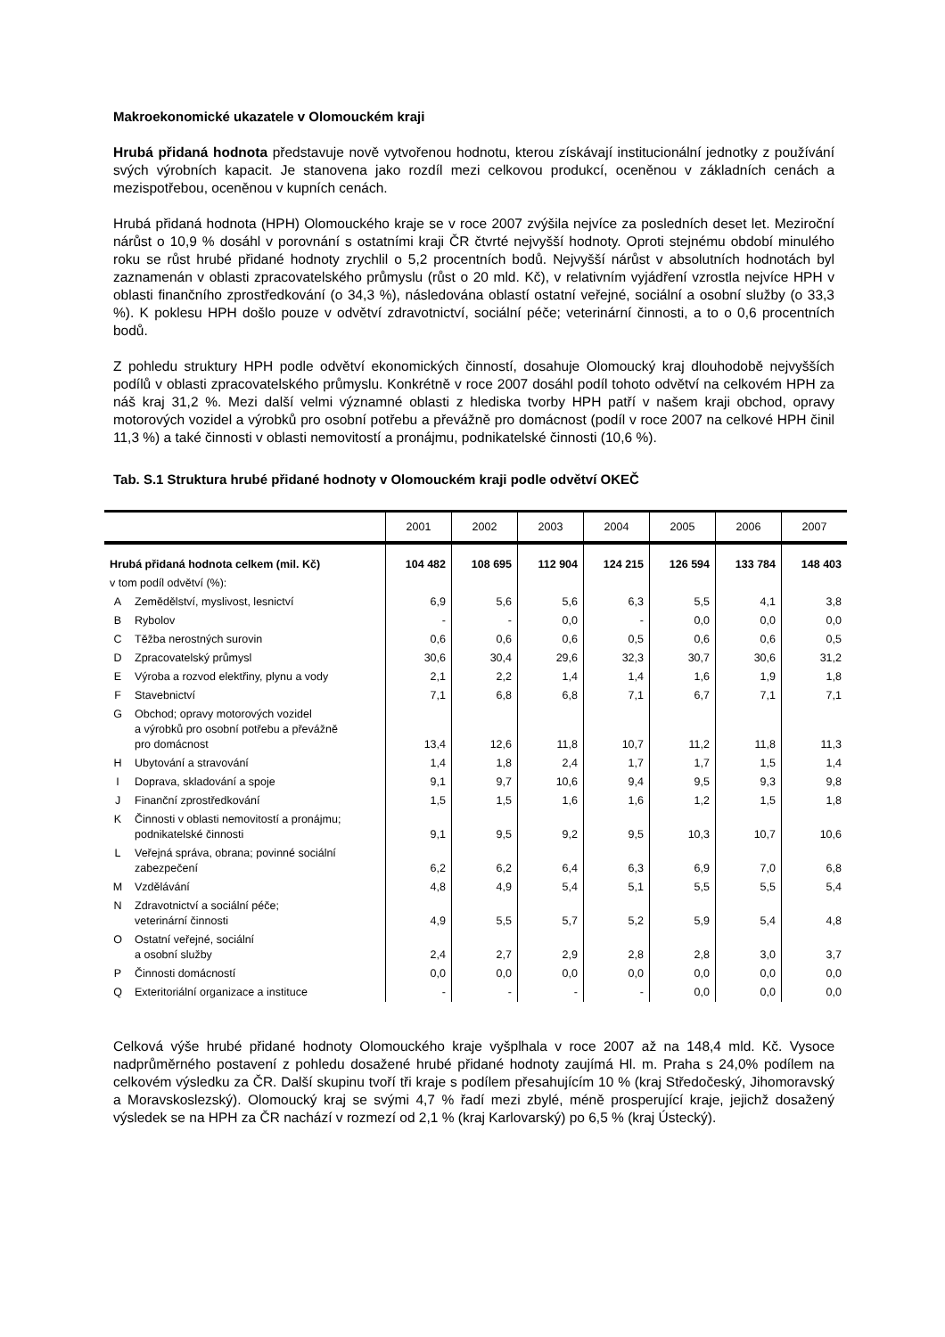Makroekonomické ukazatele v Olomouckém kraji
Hrubá přidaná hodnota představuje nově vytvořenou hodnotu, kterou získávají institucionální jednotky z používání svých výrobních kapacit. Je stanovena jako rozdíl mezi celkovou produkcí, oceněnou v základních cenách a mezispotřebou, oceněnou v kupních cenách.
Hrubá přidaná hodnota (HPH) Olomouckého kraje se v roce 2007 zvýšila nejvíce za posledních deset let. Meziroční nárůst o 10,9 % dosáhl v porovnání s ostatními kraji ČR čtvrté nejvyšší hodnoty. Oproti stejnému období minulého roku se růst hrubé přidané hodnoty zrychlil o 5,2 procentních bodů. Nejvyšší nárůst v absolutních hodnotách byl zaznamenán v oblasti zpracovatelského průmyslu (růst o 20 mld. Kč), v relativním vyjádření vzrostla nejvíce HPH v oblasti finančního zprostředkování (o 34,3 %), následována oblastí ostatní veřejné, sociální a osobní služby (o 33,3 %). K poklesu HPH došlo pouze v odvětví zdravotnictví, sociální péče; veterinární činnosti, a to o 0,6 procentních bodů.
Z pohledu struktury HPH podle odvětví ekonomických činností, dosahuje Olomoucký kraj dlouhodobě nejvyšších podílů v oblasti zpracovatelského průmyslu. Konkrétně v roce 2007 dosáhl podíl tohoto odvětví na celkovém HPH za náš kraj 31,2 %. Mezi další velmi významné oblasti z hlediska tvorby HPH patří v našem kraji obchod, opravy motorových vozidel a výrobků pro osobní potřebu a převážně pro domácnost (podíl v roce 2007 na celkové HPH činil 11,3 %) a také činnosti v oblasti nemovitostí a pronájmu, podnikatelské činnosti (10,6 %).
Tab. S.1 Struktura hrubé přidané hodnoty v Olomouckém kraji podle odvětví OKEČ
| | | 2001 | 2002 | 2003 | 2004 | 2005 | 2006 | 2007 |
| --- | --- | --- | --- | --- | --- | --- | --- | --- |
| Hrubá přidaná hodnota celkem (mil. Kč) | | 104 482 | 108 695 | 112 904 | 124 215 | 126 594 | 133 784 | 148 403 |
| v tom podíl odvětví (%): | | | | | | | | |
| A | Zemědělství, myslivost, lesnictví | 6,9 | 5,6 | 5,6 | 6,3 | 5,5 | 4,1 | 3,8 |
| B | Rybolov | - | - | 0,0 | - | 0,0 | 0,0 | 0,0 |
| C | Těžba nerostných surovin | 0,6 | 0,6 | 0,6 | 0,5 | 0,6 | 0,6 | 0,5 |
| D | Zpracovatelský průmysl | 30,6 | 30,4 | 29,6 | 32,3 | 30,7 | 30,6 | 31,2 |
| E | Výroba a rozvod elektřiny, plynu a vody | 2,1 | 2,2 | 1,4 | 1,4 | 1,6 | 1,9 | 1,8 |
| F | Stavebnictví | 7,1 | 6,8 | 6,8 | 7,1 | 6,7 | 7,1 | 7,1 |
| G | Obchod; opravy motorových vozidel a výrobků pro osobní potřebu a převážně pro domácnost | 13,4 | 12,6 | 11,8 | 10,7 | 11,2 | 11,8 | 11,3 |
| H | Ubytování a stravování | 1,4 | 1,8 | 2,4 | 1,7 | 1,7 | 1,5 | 1,4 |
| I | Doprava, skladování a spoje | 9,1 | 9,7 | 10,6 | 9,4 | 9,5 | 9,3 | 9,8 |
| J | Finanční zprostředkování | 1,5 | 1,5 | 1,6 | 1,6 | 1,2 | 1,5 | 1,8 |
| K | Činnosti v oblasti nemovitostí a pronájmu; podnikatelské činnosti | 9,1 | 9,5 | 9,2 | 9,5 | 10,3 | 10,7 | 10,6 |
| L | Veřejná správa, obrana; povinné sociální zabezpečení | 6,2 | 6,2 | 6,4 | 6,3 | 6,9 | 7,0 | 6,8 |
| M | Vzdělávání | 4,8 | 4,9 | 5,4 | 5,1 | 5,5 | 5,5 | 5,4 |
| N | Zdravotnictví a sociální péče; veterinární činnosti | 4,9 | 5,5 | 5,7 | 5,2 | 5,9 | 5,4 | 4,8 |
| O | Ostatní veřejné, sociální a osobní služby | 2,4 | 2,7 | 2,9 | 2,8 | 2,8 | 3,0 | 3,7 |
| P | Činnosti domácností | 0,0 | 0,0 | 0,0 | 0,0 | 0,0 | 0,0 | 0,0 |
| Q | Exteritoriální organizace a instituce | - | - | - | - | 0,0 | 0,0 | 0,0 |
Celková výše hrubé přidané hodnoty Olomouckého kraje vyšplhala v roce 2007 až na 148,4 mld. Kč. Vysoce nadprůměrného postavení z pohledu dosažené hrubé přidané hodnoty zaujímá Hl. m. Praha s 24,0% podílem na celkovém výsledku za ČR. Další skupinu tvoří tři kraje s podílem přesahujícím 10 % (kraj Středočeský, Jihomoravský a Moravskoslezský). Olomoucký kraj se svými 4,7 % řadí mezi zbylé, méně prosperující kraje, jejichž dosažený výsledek se na HPH za ČR nachází v rozmezí od 2,1 % (kraj Karlovarský) po 6,5 % (kraj Ústecký).